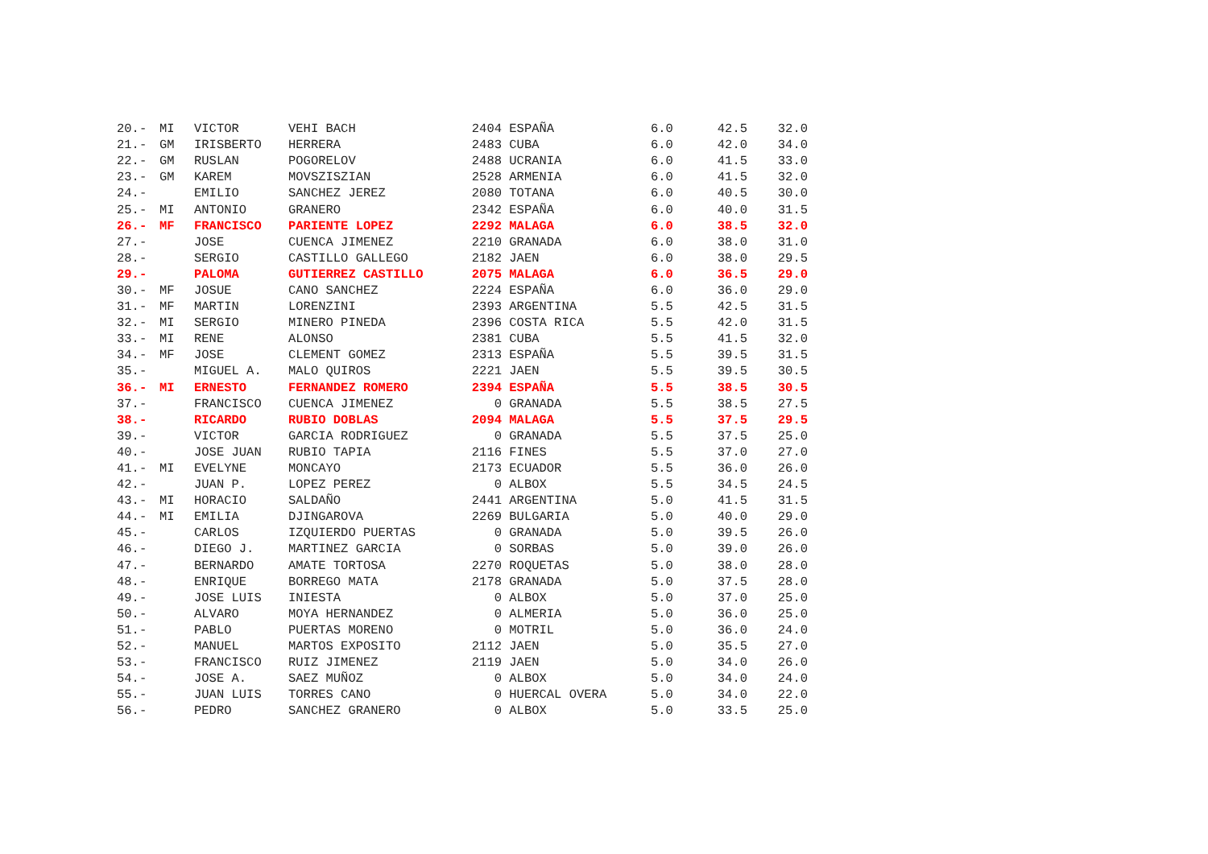| 20.- | MI | VICTOR | VEHI BACH | 2404 | ESPAÑA | 6.0 | 42.5 | 32.0 |
| 21.- | GM | IRISBERTO | HERRERA | 2483 | CUBA | 6.0 | 42.0 | 34.0 |
| 22.- | GM | RUSLAN | POGORELOV | 2488 | UCRANIA | 6.0 | 41.5 | 33.0 |
| 23.- | GM | KAREM | MOVSZISZIAN | 2528 | ARMENIA | 6.0 | 41.5 | 32.0 |
| 24.- | | EMILIO | SANCHEZ JEREZ | 2080 | TOTANA | 6.0 | 40.5 | 30.0 |
| 25.- | MI | ANTONIO | GRANERO | 2342 | ESPAÑA | 6.0 | 40.0 | 31.5 |
| 26.- | MF | FRANCISCO | PARIENTE LOPEZ | 2292 | MALAGA | 6.0 | 38.5 | 32.0 |
| 27.- | | JOSE | CUENCA JIMENEZ | 2210 | GRANADA | 6.0 | 38.0 | 31.0 |
| 28.- | | SERGIO | CASTILLO GALLEGO | 2182 | JAEN | 6.0 | 38.0 | 29.5 |
| 29.- | | PALOMA | GUTIERREZ CASTILLO | 2075 | MALAGA | 6.0 | 36.5 | 29.0 |
| 30.- | MF | JOSUE | CANO SANCHEZ | 2224 | ESPAÑA | 6.0 | 36.0 | 29.0 |
| 31.- | MF | MARTIN | LORENZINI | 2393 | ARGENTINA | 5.5 | 42.5 | 31.5 |
| 32.- | MI | SERGIO | MINERO PINEDA | 2396 | COSTA RICA | 5.5 | 42.0 | 31.5 |
| 33.- | MI | RENE | ALONSO | 2381 | CUBA | 5.5 | 41.5 | 32.0 |
| 34.- | MF | JOSE | CLEMENT GOMEZ | 2313 | ESPAÑA | 5.5 | 39.5 | 31.5 |
| 35.- | | MIGUEL A. | MALO QUIROS | 2221 | JAEN | 5.5 | 39.5 | 30.5 |
| 36.- | MI | ERNESTO | FERNANDEZ ROMERO | 2394 | ESPAÑA | 5.5 | 38.5 | 30.5 |
| 37.- | | FRANCISCO | CUENCA JIMENEZ | 0 | GRANADA | 5.5 | 38.5 | 27.5 |
| 38.- | | RICARDO | RUBIO DOBLAS | 2094 | MALAGA | 5.5 | 37.5 | 29.5 |
| 39.- | | VICTOR | GARCIA RODRIGUEZ | 0 | GRANADA | 5.5 | 37.5 | 25.0 |
| 40.- | | JOSE JUAN | RUBIO TAPIA | 2116 | FINES | 5.5 | 37.0 | 27.0 |
| 41.- | MI | EVELYNE | MONCAYO | 2173 | ECUADOR | 5.5 | 36.0 | 26.0 |
| 42.- | | JUAN P. | LOPEZ PEREZ | 0 | ALBOX | 5.5 | 34.5 | 24.5 |
| 43.- | MI | HORACIO | SALDAÑO | 2441 | ARGENTINA | 5.0 | 41.5 | 31.5 |
| 44.- | MI | EMILIA | DJINGAROVA | 2269 | BULGARIA | 5.0 | 40.0 | 29.0 |
| 45.- | | CARLOS | IZQUIERDO PUERTAS | 0 | GRANADA | 5.0 | 39.5 | 26.0 |
| 46.- | | DIEGO J. | MARTINEZ GARCIA | 0 | SORBAS | 5.0 | 39.0 | 26.0 |
| 47.- | | BERNARDO | AMATE TORTOSA | 2270 | ROQUETAS | 5.0 | 38.0 | 28.0 |
| 48.- | | ENRIQUE | BORREGO MATA | 2178 | GRANADA | 5.0 | 37.5 | 28.0 |
| 49.- | | JOSE LUIS | INIESTA | 0 | ALBOX | 5.0 | 37.0 | 25.0 |
| 50.- | | ALVARO | MOYA HERNANDEZ | 0 | ALMERIA | 5.0 | 36.0 | 25.0 |
| 51.- | | PABLO | PUERTAS MORENO | 0 | MOTRIL | 5.0 | 36.0 | 24.0 |
| 52.- | | MANUEL | MARTOS EXPOSITO | 2112 | JAEN | 5.0 | 35.5 | 27.0 |
| 53.- | | FRANCISCO | RUIZ JIMENEZ | 2119 | JAEN | 5.0 | 34.0 | 26.0 |
| 54.- | | JOSE A. | SAEZ MUÑOZ | 0 | ALBOX | 5.0 | 34.0 | 24.0 |
| 55.- | | JUAN LUIS | TORRES CANO | 0 | HUERCAL OVERA | 5.0 | 34.0 | 22.0 |
| 56.- | | PEDRO | SANCHEZ GRANERO | 0 | ALBOX | 5.0 | 33.5 | 25.0 |